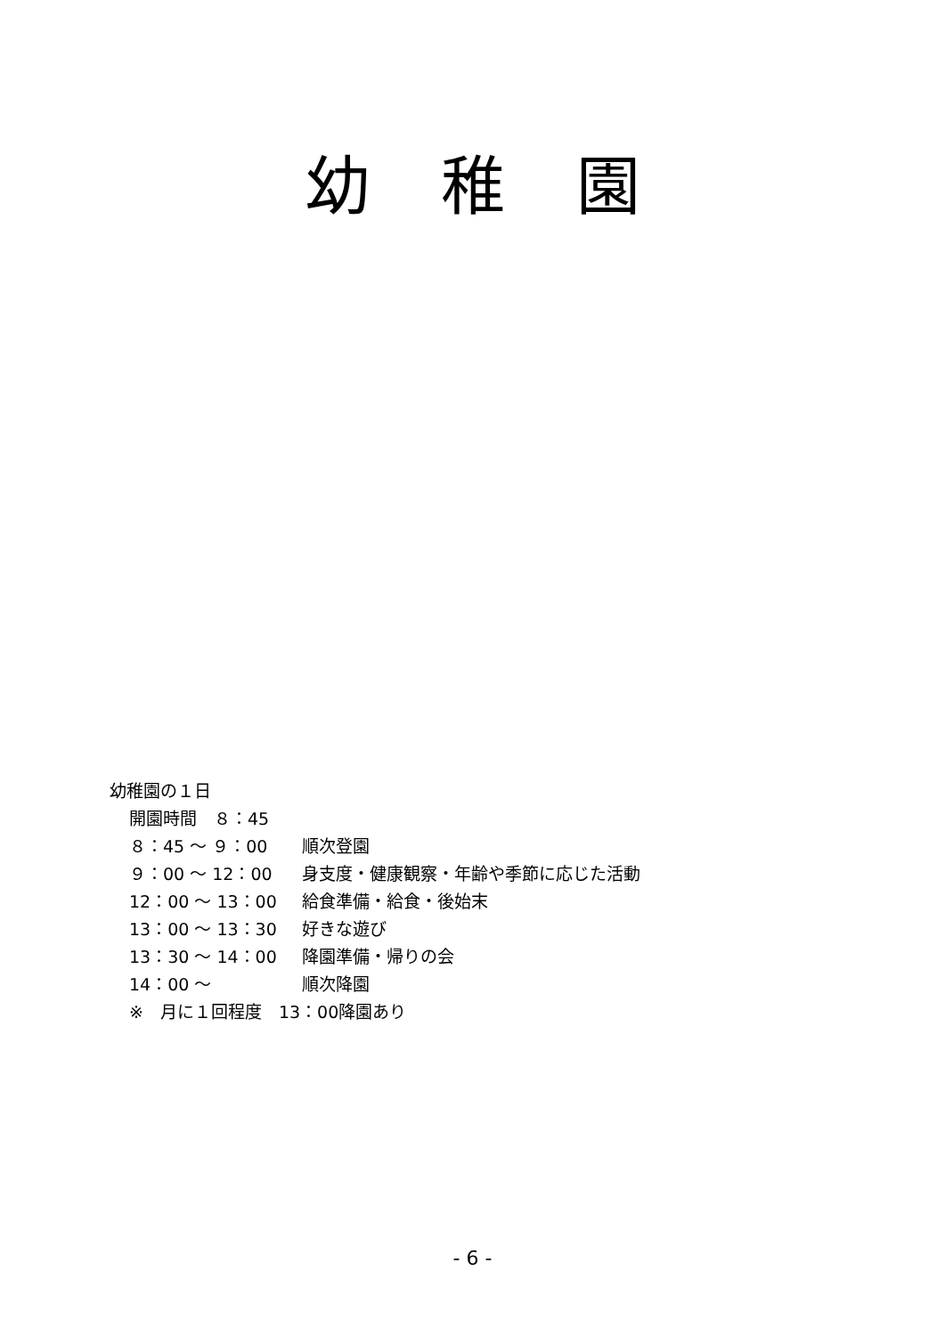幼稚園
幼稚園の１日
開園時間　８：45
８：45 ～ ９：00 順次登園
９：00 ～ 12：00 身支度・健康観察・年齢や季節に応じた活動
12：00 ～ 13：00 給食準備・給食・後始末
13：00 ～ 13：30 好きな遊び
13：30 ～ 14：00 降園準備・帰りの会
14：00 ～ 順次降園
※　月に１回程度　13：00降園あり
- 6 -